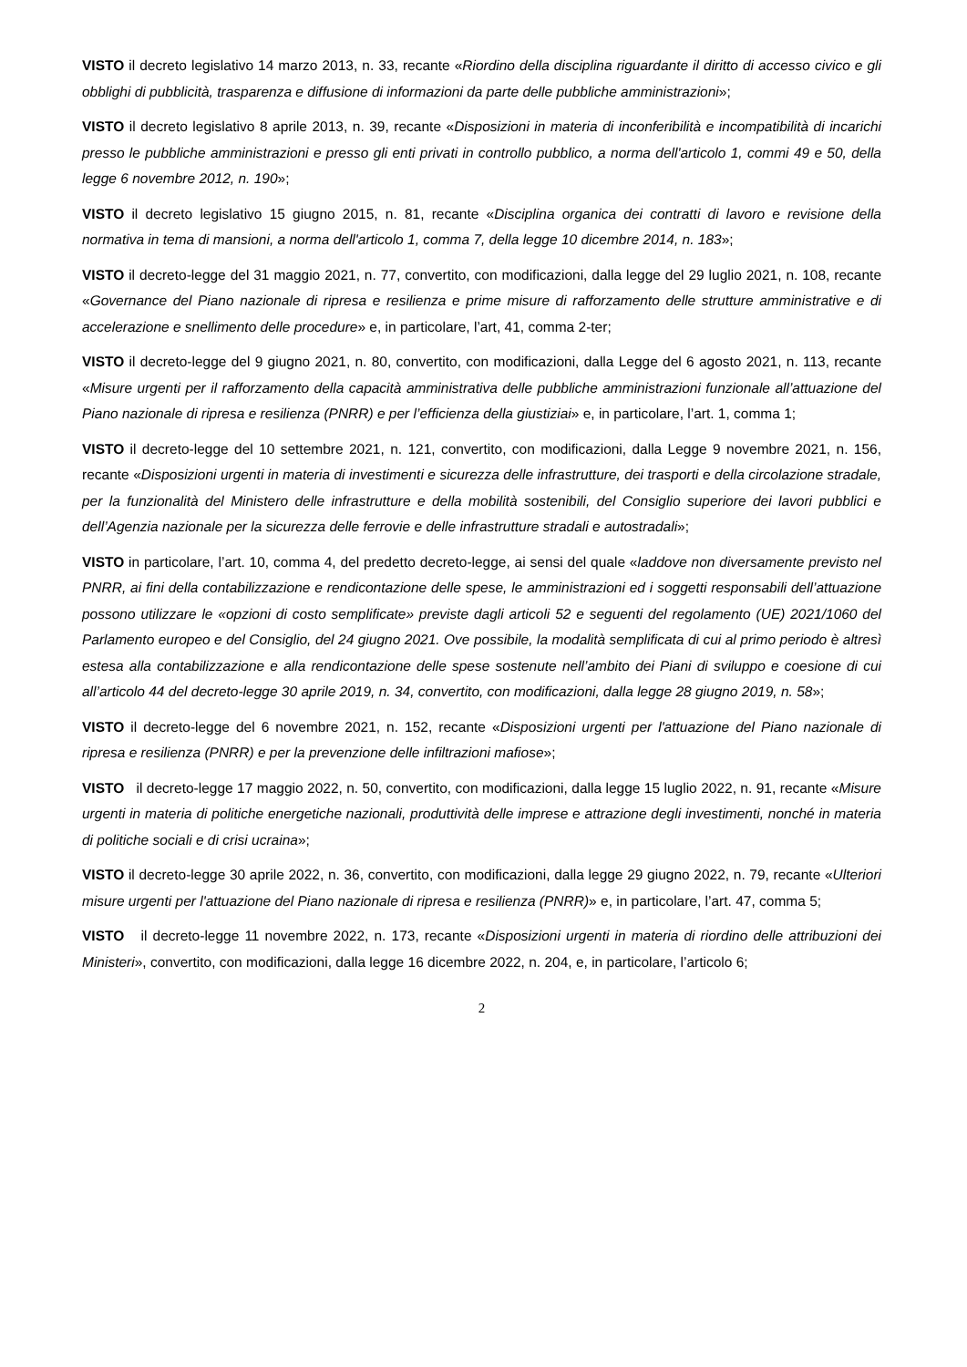VISTO il decreto legislativo 14 marzo 2013, n. 33, recante «Riordino della disciplina riguardante il diritto di accesso civico e gli obblighi di pubblicità, trasparenza e diffusione di informazioni da parte delle pubbliche amministrazioni»;
VISTO il decreto legislativo 8 aprile 2013, n. 39, recante «Disposizioni in materia di inconferibilità e incompatibilità di incarichi presso le pubbliche amministrazioni e presso gli enti privati in controllo pubblico, a norma dell'articolo 1, commi 49 e 50, della legge 6 novembre 2012, n. 190»;
VISTO il decreto legislativo 15 giugno 2015, n. 81, recante «Disciplina organica dei contratti di lavoro e revisione della normativa in tema di mansioni, a norma dell'articolo 1, comma 7, della legge 10 dicembre 2014, n. 183»;
VISTO il decreto-legge del 31 maggio 2021, n. 77, convertito, con modificazioni, dalla legge del 29 luglio 2021, n. 108, recante «Governance del Piano nazionale di ripresa e resilienza e prime misure di rafforzamento delle strutture amministrative e di accelerazione e snellimento delle procedure» e, in particolare, l’art, 41, comma 2-ter;
VISTO il decreto-legge del 9 giugno 2021, n. 80, convertito, con modificazioni, dalla Legge del 6 agosto 2021, n. 113, recante «Misure urgenti per il rafforzamento della capacità amministrativa delle pubbliche amministrazioni funzionale all’attuazione del Piano nazionale di ripresa e resilienza (PNRR) e per l’efficienza della giustiziai» e, in particolare, l’art. 1, comma 1;
VISTO il decreto-legge del 10 settembre 2021, n. 121, convertito, con modificazioni, dalla Legge 9 novembre 2021, n. 156, recante «Disposizioni urgenti in materia di investimenti e sicurezza delle infrastrutture, dei trasporti e della circolazione stradale, per la funzionalità del Ministero delle infrastrutture e della mobilità sostenibili, del Consiglio superiore dei lavori pubblici e dell’Agenzia nazionale per la sicurezza delle ferrovie e delle infrastrutture stradali e autostradali»;
VISTO in particolare, l’art. 10, comma 4, del predetto decreto-legge, ai sensi del quale «laddove non diversamente previsto nel PNRR, ai fini della contabilizzazione e rendicontazione delle spese, le amministrazioni ed i soggetti responsabili dell’attuazione possono utilizzare le «opzioni di costo semplificate» previste dagli articoli 52 e seguenti del regolamento (UE) 2021/1060 del Parlamento europeo e del Consiglio, del 24 giugno 2021. Ove possibile, la modalità semplificata di cui al primo periodo è altresì estesa alla contabilizzazione e alla rendicontazione delle spese sostenute nell’ambito dei Piani di sviluppo e coesione di cui all’articolo 44 del decreto-legge 30 aprile 2019, n. 34, convertito, con modificazioni, dalla legge 28 giugno 2019, n. 58»;
VISTO il decreto-legge del 6 novembre 2021, n. 152, recante «Disposizioni urgenti per l'attuazione del Piano nazionale di ripresa e resilienza (PNRR) e per la prevenzione delle infiltrazioni mafiose»;
VISTO il decreto-legge 17 maggio 2022, n. 50, convertito, con modificazioni, dalla legge 15 luglio 2022, n. 91, recante «Misure urgenti in materia di politiche energetiche nazionali, produttività delle imprese e attrazione degli investimenti, nonché in materia di politiche sociali e di crisi ucraina»;
VISTO il decreto-legge 30 aprile 2022, n. 36, convertito, con modificazioni, dalla legge 29 giugno 2022, n. 79, recante «Ulteriori misure urgenti per l'attuazione del Piano nazionale di ripresa e resilienza (PNRR)» e, in particolare, l’art. 47, comma 5;
VISTO il decreto-legge 11 novembre 2022, n. 173, recante «Disposizioni urgenti in materia di riordino delle attribuzioni dei Ministeri», convertito, con modificazioni, dalla legge 16 dicembre 2022, n. 204, e, in particolare, l’articolo 6;
2